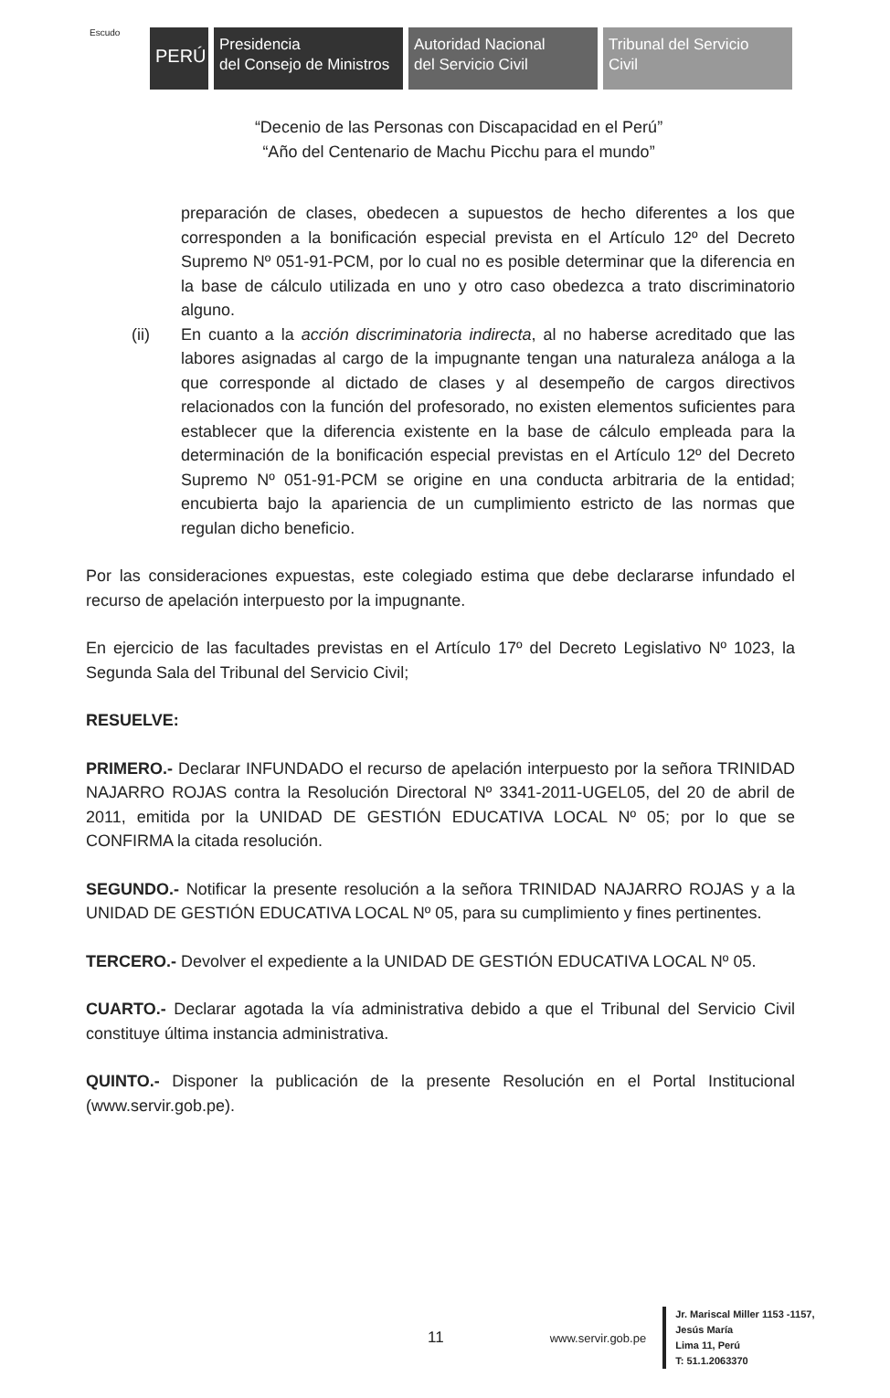Escudo
PERÚ
Presidencia
del Consejo de Ministros
Autoridad Nacional
del Servicio Civil
Tribunal del Servicio
Civil
“Decenio de las Personas con Discapacidad en el Perú”
“Año del Centenario de Machu Picchu para el mundo”
preparación de clases, obedecen a supuestos de hecho diferentes a los que corresponden a la bonificación especial prevista en el Artículo 12º del Decreto Supremo Nº 051-91-PCM, por lo cual no es posible determinar que la diferencia en la base de cálculo utilizada en uno y otro caso obedezca a trato discriminatorio alguno.
(ii) En cuanto a la acción discriminatoria indirecta, al no haberse acreditado que las labores asignadas al cargo de la impugnante tengan una naturaleza análoga a la que corresponde al dictado de clases y al desempeño de cargos directivos relacionados con la función del profesorado, no existen elementos suficientes para establecer que la diferencia existente en la base de cálculo empleada para la determinación de la bonificación especial previstas en el Artículo 12º del Decreto Supremo Nº 051-91-PCM se origine en una conducta arbitraria de la entidad; encubierta bajo la apariencia de un cumplimiento estricto de las normas que regulan dicho beneficio.
Por las consideraciones expuestas, este colegiado estima que debe declararse infundado el recurso de apelación interpuesto por la impugnante.
En ejercicio de las facultades previstas en el Artículo 17º del Decreto Legislativo Nº 1023, la Segunda Sala del Tribunal del Servicio Civil;
RESUELVE:
PRIMERO.- Declarar INFUNDADO el recurso de apelación interpuesto por la señora TRINIDAD NAJARRO ROJAS contra la Resolución Directoral Nº 3341-2011-UGEL05, del 20 de abril de 2011, emitida por la UNIDAD DE GESTIÓN EDUCATIVA LOCAL Nº 05; por lo que se CONFIRMA la citada resolución.
SEGUNDO.- Notificar la presente resolución a la señora TRINIDAD NAJARRO ROJAS y a la UNIDAD DE GESTIÓN EDUCATIVA LOCAL Nº 05, para su cumplimiento y fines pertinentes.
TERCERO.- Devolver el expediente a la UNIDAD DE GESTIÓN EDUCATIVA LOCAL Nº 05.
CUARTO.- Declarar agotada la vía administrativa debido a que el Tribunal del Servicio Civil constituye última instancia administrativa.
QUINTO.- Disponer la publicación de la presente Resolución en el Portal Institucional (www.servir.gob.pe).
11
www.servir.gob.pe
Jr. Mariscal Miller 1153 -1157,
Jesús María
Lima 11, Perú
T: 51.1.2063370